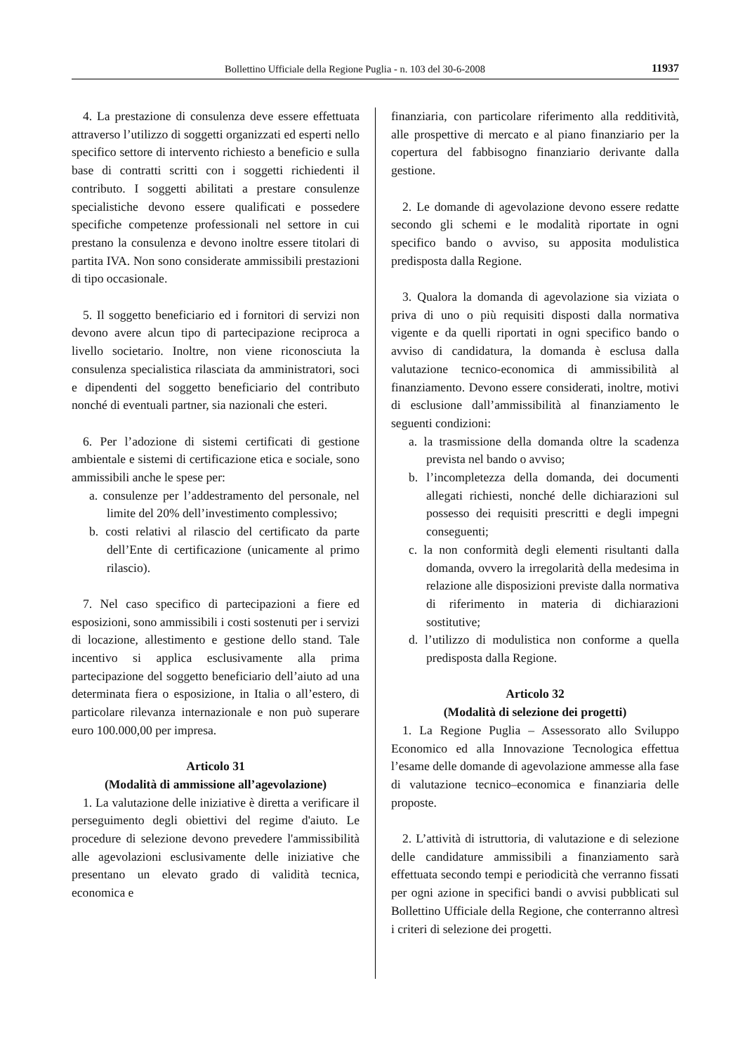Bollettino Ufficiale della Regione Puglia - n. 103 del 30-6-2008 11937
4. La prestazione di consulenza deve essere effettuata attraverso l’utilizzo di soggetti organizzati ed esperti nello specifico settore di intervento richiesto a beneficio e sulla base di contratti scritti con i soggetti richiedenti il contributo. I soggetti abilitati a prestare consulenze specialistiche devono essere qualificati e possedere specifiche competenze professionali nel settore in cui prestano la consulenza e devono inoltre essere titolari di partita IVA. Non sono considerate ammissibili prestazioni di tipo occasionale.
5. Il soggetto beneficiario ed i fornitori di servizi non devono avere alcun tipo di partecipazione reciproca a livello societario. Inoltre, non viene riconosciuta la consulenza specialistica rilasciata da amministratori, soci e dipendenti del soggetto beneficiario del contributo nonché di eventuali partner, sia nazionali che esteri.
6. Per l’adozione di sistemi certificati di gestione ambientale e sistemi di certificazione etica e sociale, sono ammissibili anche le spese per:
a. consulenze per l’addestramento del personale, nel limite del 20% dell’investimento complessivo;
b. costi relativi al rilascio del certificato da parte dell’Ente di certificazione (unicamente al primo rilascio).
7. Nel caso specifico di partecipazioni a fiere ed esposizioni, sono ammissibili i costi sostenuti per i servizi di locazione, allestimento e gestione dello stand. Tale incentivo si applica esclusivamente alla prima partecipazione del soggetto beneficiario dell’aiuto ad una determinata fiera o esposizione, in Italia o all’estero, di particolare rilevanza internazionale e non può superare euro 100.000,00 per impresa.
Articolo 31
(Modalità di ammissione all’agevolazione)
1. La valutazione delle iniziative è diretta a verificare il perseguimento degli obiettivi del regime d'aiuto. Le procedure di selezione devono prevedere l'ammissibilità alle agevolazioni esclusivamente delle iniziative che presentano un elevato grado di validità tecnica, economica e
finanziaria, con particolare riferimento alla redditività, alle prospettive di mercato e al piano finanziario per la copertura del fabbisogno finanziario derivante dalla gestione.
2. Le domande di agevolazione devono essere redatte secondo gli schemi e le modalità riportate in ogni specifico bando o avviso, su apposita modulistica predisposta dalla Regione.
3. Qualora la domanda di agevolazione sia viziata o priva di uno o più requisiti disposti dalla normativa vigente e da quelli riportati in ogni specifico bando o avviso di candidatura, la domanda è esclusa dalla valutazione tecnico-economica di ammissibilità al finanziamento. Devono essere considerati, inoltre, motivi di esclusione dall’ammissibilità al finanziamento le seguenti condizioni:
a. la trasmissione della domanda oltre la scadenza prevista nel bando o avviso;
b. l’incompletezza della domanda, dei documenti allegati richiesti, nonché delle dichiarazioni sul possesso dei requisiti prescritti e degli impegni conseguenti;
c. la non conformità degli elementi risultanti dalla domanda, ovvero la irregolarità della medesima in relazione alle disposizioni previste dalla normativa di riferimento in materia di dichiarazioni sostitutive;
d. l’utilizzo di modulistica non conforme a quella predisposta dalla Regione.
Articolo 32
(Modalità di selezione dei progetti)
1. La Regione Puglia – Assessorato allo Sviluppo Economico ed alla Innovazione Tecnologica effettua l’esame delle domande di agevolazione ammesse alla fase di valutazione tecnico–economica e finanziaria delle proposte.
2. L’attività di istruttoria, di valutazione e di selezione delle candidature ammissibili a finanziamento sarà effettuata secondo tempi e periodicità che verranno fissati per ogni azione in specifici bandi o avvisi pubblicati sul Bollettino Ufficiale della Regione, che conterranno altresì i criteri di selezione dei progetti.